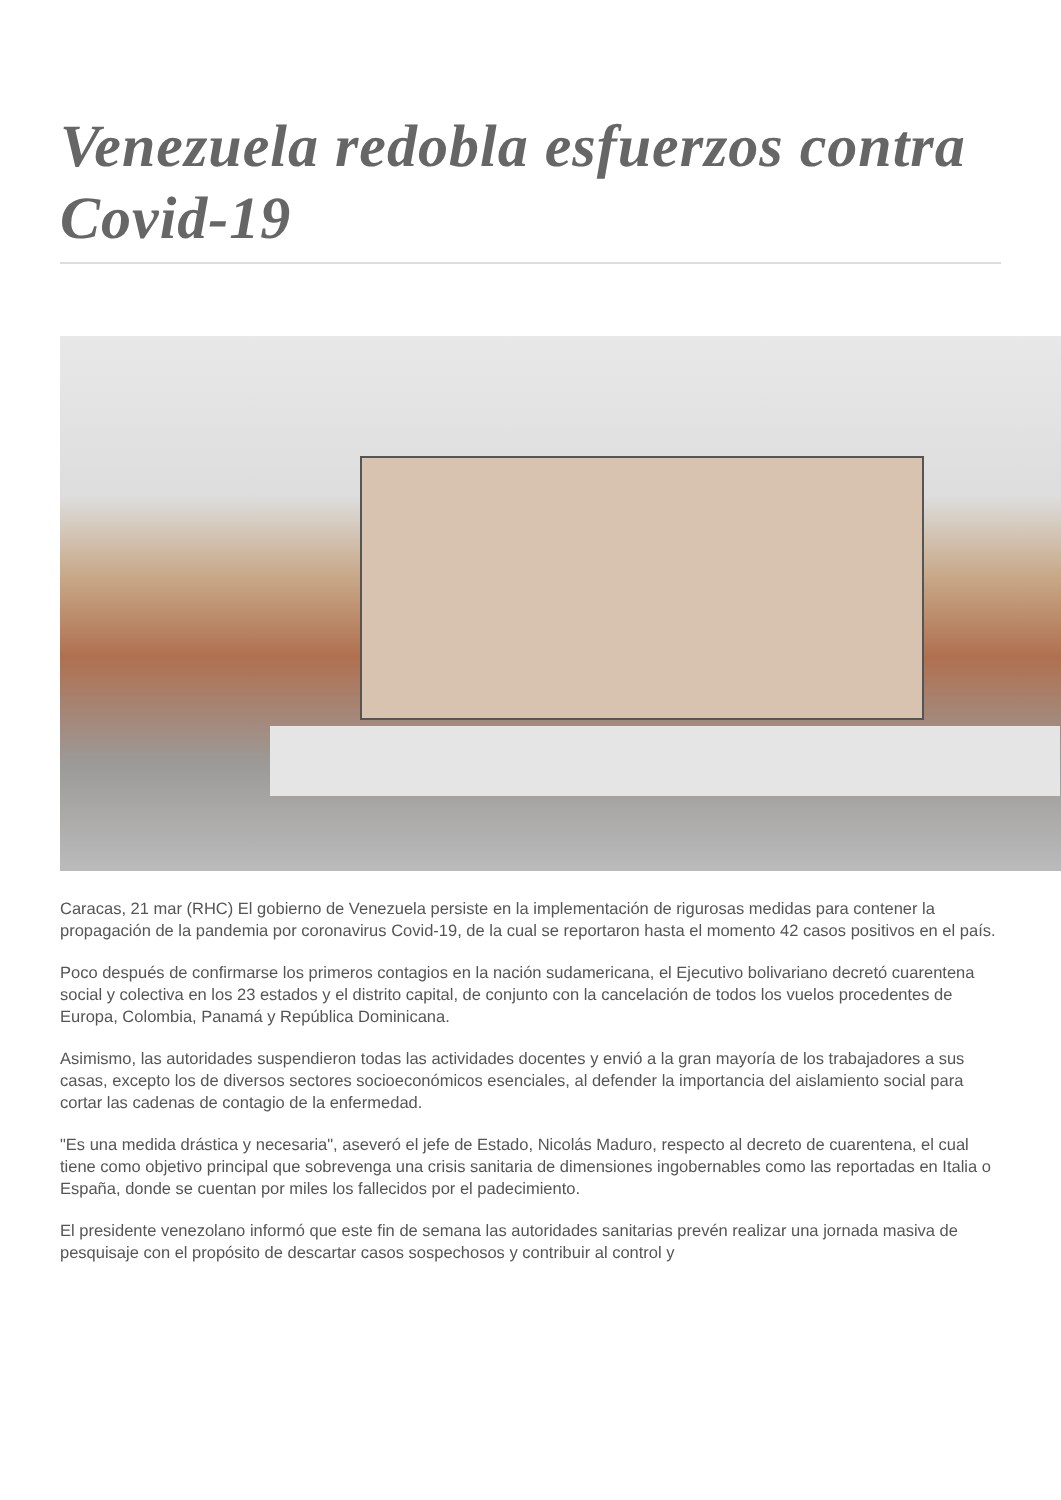Venezuela redobla esfuerzos contra Covid-19
Caracas, 21 mar (RHC) El gobierno de Venezuela persiste en la implementación de rigurosas medidas para contener la propagación de la pandemia por coronavirus Covid-19, de la cual se reportaron hasta el momento 42 casos positivos en el país.
Poco después de confirmarse los primeros contagios en la nación sudamericana, el Ejecutivo bolivariano decretó cuarentena social y colectiva en los 23 estados y el distrito capital, de conjunto con la cancelación de todos los vuelos procedentes de Europa, Colombia, Panamá y República Dominicana.
Asimismo, las autoridades suspendieron todas las actividades docentes y envió a la gran mayoría de los trabajadores a sus casas, excepto los de diversos sectores socioeconómicos esenciales, al defender la importancia del aislamiento social para cortar las cadenas de contagio de la enfermedad.
"Es una medida drástica y necesaria", aseveró el jefe de Estado, Nicolás Maduro, respecto al decreto de cuarentena, el cual tiene como objetivo principal que sobrevenga una crisis sanitaria de dimensiones ingobernables como las reportadas en Italia o España, donde se cuentan por miles los fallecidos por el padecimiento.
El presidente venezolano informó que este fin de semana las autoridades sanitarias prevén realizar una jornada masiva de pesquisaje con el propósito de descartar casos sospechosos y contribuir al control y